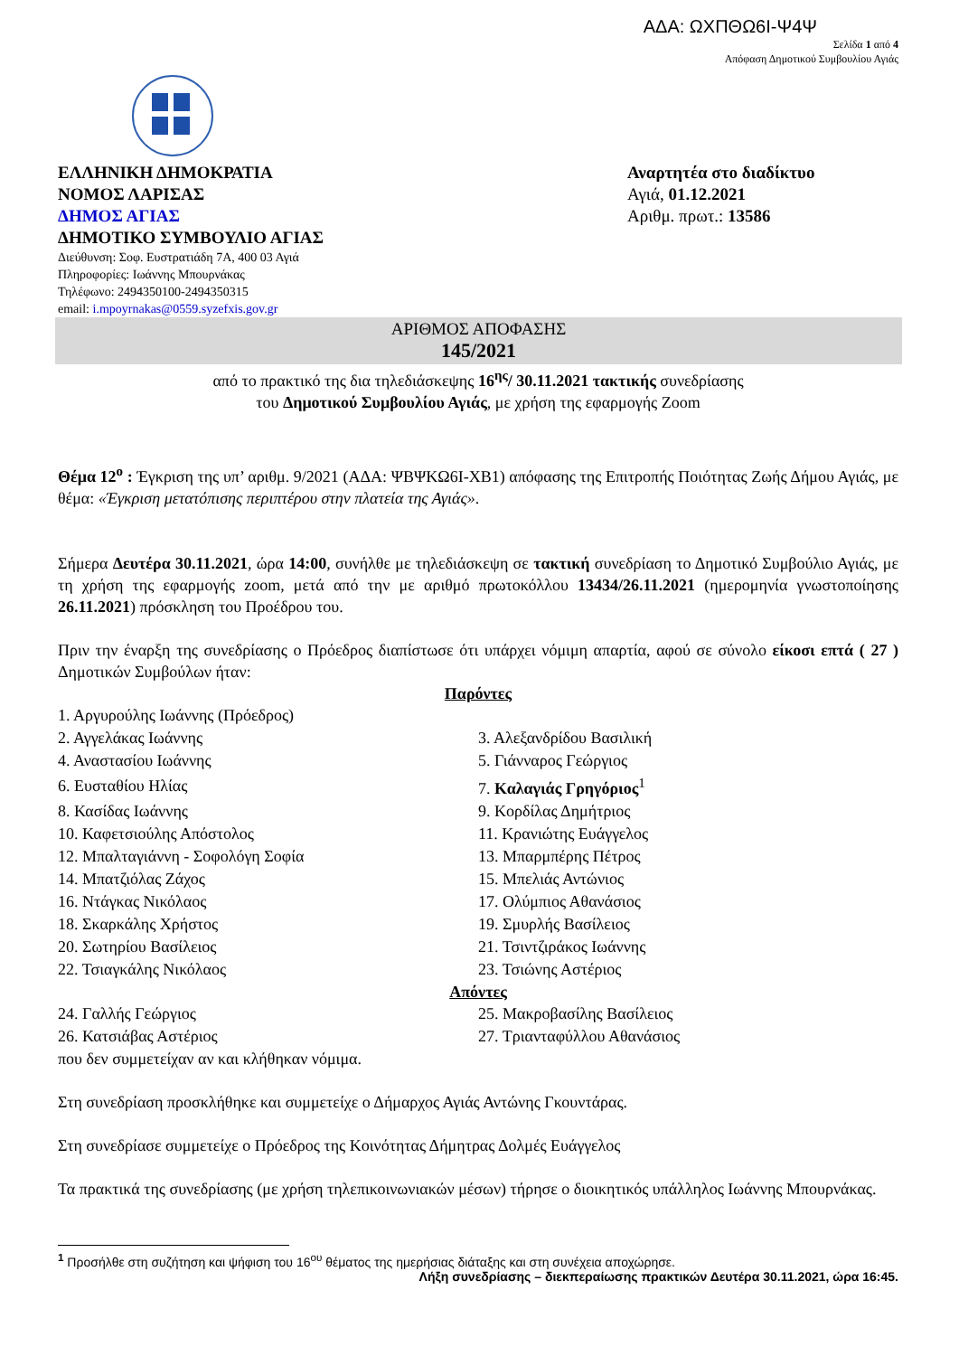ΑΔΑ: ΩΧΠΘΩ6Ι-Ψ4Ψ
Σελίδα 1 από 4
Απόφαση Δημοτικού Συμβουλίου Αγιάς
ΕΛΛΗΝΙΚΗ ΔΗΜΟΚΡΑΤΙΑ
ΝΟΜΟΣ ΛΑΡΙΣΑΣ
ΔΗΜΟΣ ΑΓΙΑΣ
ΔΗΜΟΤΙΚΟ ΣΥΜΒΟΥΛΙΟ ΑΓΙΑΣ
Διεύθυνση: Σοφ. Ευστρατιάδη 7Α, 400 03 Αγιά
Πληροφορίες: Ιωάννης Μπουρνάκας
Τηλέφωνο: 2494350100-2494350315
email: i.mpoyrnakas@0559.syzefxis.gov.gr
Αναρτητέα στο διαδίκτυο
Αγιά, 01.12.2021
Αριθμ. πρωτ.: 13586
ΑΡΙΘΜΟΣ ΑΠΟΦΑΣΗΣ
145/2021
από το πρακτικό της δια τηλεδιάσκεψης 16<sup>ης</sup>/ 30.11.2021 τακτικής συνεδρίασης
του Δημοτικού Συμβουλίου Αγιάς, με χρήση της εφαρμογής Zoom
Θέμα 12<sup>ο</sup> : Έγκριση της υπ’ αριθμ. 9/2021 (ΑΔΑ: ΨΒΨΚΩ6Ι-ΧΒ1) απόφασης της Επιτροπής Ποιότητας Ζωής Δήμου Αγιάς, με θέμα: «Έγκριση μετατόπισης περιπτέρου στην πλατεία της Αγιάς».
Σήμερα Δευτέρα 30.11.2021, ώρα 14:00, συνήλθε με τηλεδιάσκεψη σε τακτική συνεδρίαση το Δημοτικό Συμβούλιο Αγιάς, με τη χρήση της εφαρμογής zoom, μετά από την με αριθμό πρωτοκόλλου 13434/26.11.2021 (ημερομηνία γνωστοποίησης 26.11.2021) πρόσκληση του Προέδρου του.
Πριν την έναρξη της συνεδρίασης ο Πρόεδρος διαπίστωσε ότι υπάρχει νόμιμη απαρτία, αφού σε σύνολο είκοσι επτά ( 27 ) Δημοτικών Συμβούλων ήταν:
Παρόντες
| 1. Αργυρούλης Ιωάννης (Πρόεδρος) | |
| 2. Αγγελάκας Ιωάννης | 3. Αλεξανδρίδου Βασιλική |
| 4. Αναστασίου Ιωάννης | 5. Γιάνναρος Γεώργιος |
| 6. Ευσταθίου Ηλίας | 7. Καλαγιάς Γρηγόριος<sup>1</sup> |
| 8. Κασίδας Ιωάννης | 9. Κορδίλας Δημήτριος |
| 10. Καφετσιούλης Απόστολος | 11. Κρανιώτης Ευάγγελος |
| 12. Μπαλταγιάννη - Σοφολόγη Σοφία | 13. Μπαρμπέρης Πέτρος |
| 14. Μπατζιόλας Ζάχος | 15. Μπελιάς Αντώνιος |
| 16. Ντάγκας Νικόλαος | 17. Ολύμπιος Αθανάσιος |
| 18. Σκαρκάλης Χρήστος | 19. Σμυρλής Βασίλειος |
| 20. Σωτηρίου Βασίλειος | 21. Τσιντζιράκος Ιωάννης |
| 22. Τσιαγκάλης Νικόλαος | 23. Τσιώνης Αστέριος |
Απόντες
| 24. Γαλλής Γεώργιος | 25. Μακροβασίλης Βασίλειος |
| 26. Κατσιάβας Αστέριος | 27. Τριανταφύλλου Αθανάσιος |
που δεν συμμετείχαν αν και κλήθηκαν νόμιμα.
Στη συνεδρίαση προσκλήθηκε και συμμετείχε ο Δήμαρχος Αγιάς Αντώνης Γκουντάρας.
Στη συνεδρίασε συμμετείχε ο Πρόεδρος της Κοινότητας Δήμητρας Δολμές Ευάγγελος
Τα πρακτικά της συνεδρίασης (με χρήση τηλεπικοινωνιακών μέσων) τήρησε ο διοικητικός υπάλληλος Ιωάννης Μπουρνάκας.
<sup>1</sup> Προσήλθε στη συζήτηση και ψήφιση του 16<sup>ου</sup> θέματος της ημερήσιας διάταξης και στη συνέχεια αποχώρησε.
Λήξη συνεδρίασης – διεκπεραίωσης πρακτικών Δευτέρα 30.11.2021, ώρα 16:45.